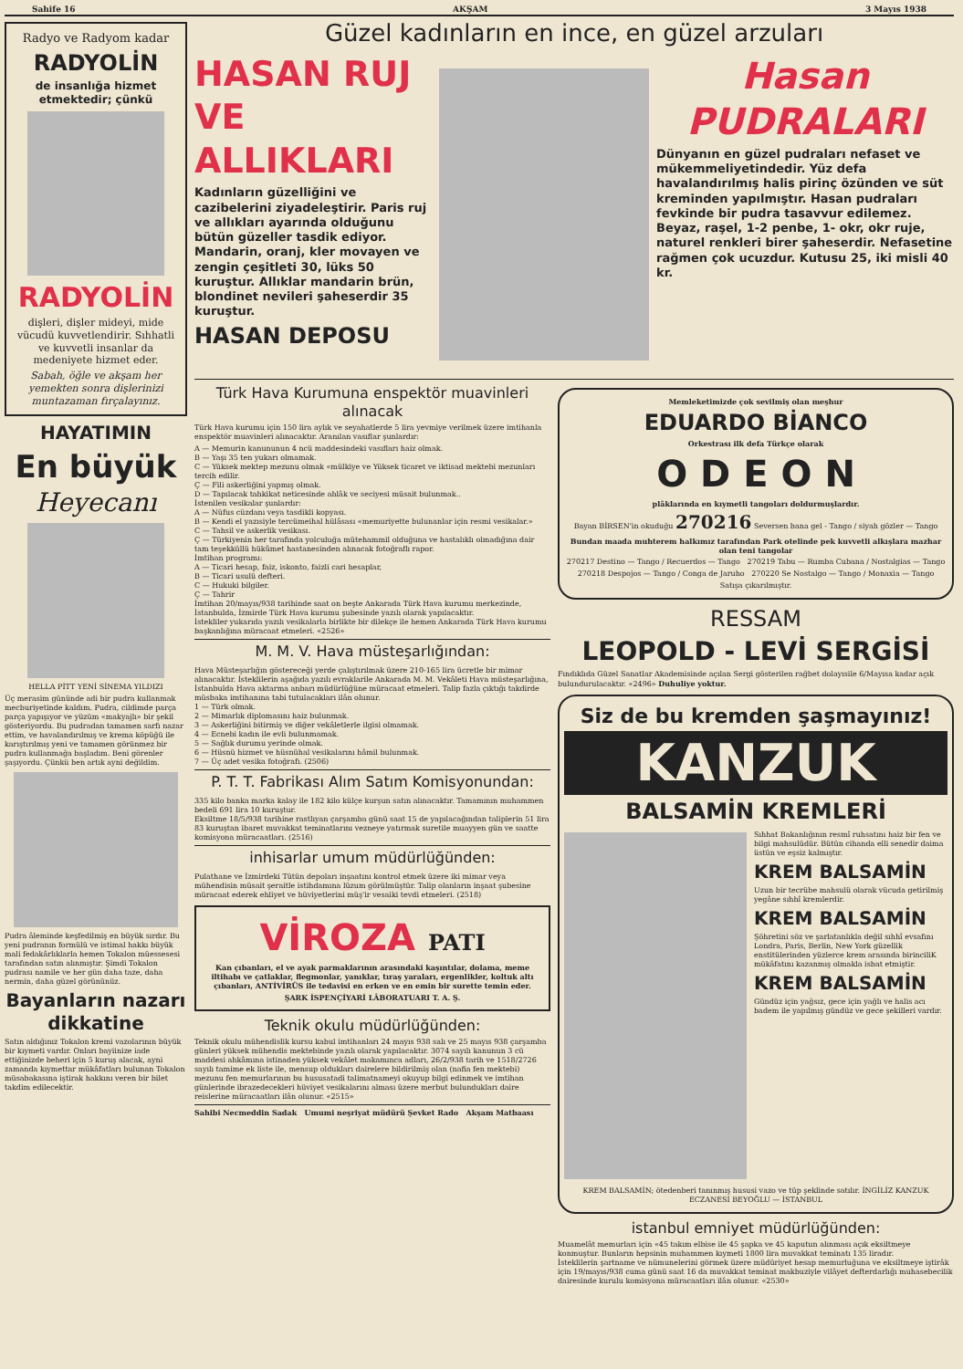Sahife 16 AKŞAM 3 Mayıs 1938
Radyo ve Radyom kadar
RADYOLİN
de insanlığa hizmet etmektedir; çünkü
RADYOLİN
dişleri, dişler mideyi, mide vücudü kuvvetlendirir. Sıhhatli ve kuvvetli insanlar da medeniyete hizmet eder.
Sabah, öğle ve akşam her yemekten sonra dişlerinizi muntazaman fırçalayınız.
HAYATIMIN
En büyük
Heyecanı
HELLA PİTT YENİ SİNEMA YILDIZI
Üç merasim gününde adi bir pudra kullanmak mecburiyetinde kaldım. Pudra, cildimde parça parça yapışıyor ve yüzüm «makyajlı» bir şekil gösteriyordu. Bu pudradan tamamen sarfı nazar ettim, ve havalandırılmış ve krema köpüğü ile karıştırılmış yeni ve tamamen görünmez bir pudra kullanmağa başladım. Beni görenler şaşıyordu. Çünkü ben artık ayni değildim.
Pudra âleminde keşfedilmiş en büyük sırdır. Bu yeni pudranın formülü ve istimal hakkı büyük mali fedakârlıklarla hemen Tokalon müessesesi tarafından satın alınmıştır. Şimdi Tokalon pudrası namile ve her gün daha taze, daha nermin, daha güzel görününüz.
Bayanların nazarı dikkatine
Satın aldığınız Tokalon kremi vazolarının büyük bir kıymeti vardır. Onları bayiinize iade ettiğinizde beheri için 5 kuruş alacak, ayni zamanda kıymettar mükâfatları bulunan Tokalon müsabakasına iştirak hakkını veren bir bilet takdim edilecektir.
Güzel kadınların en ince, en güzel arzuları
HASAN RUJ VE ALLIKLARI
Kadınların güzelliğini ve cazibelerini ziyadeleştirir. Paris ruj ve allıkları ayarında olduğunu bütün güzeller tasdik ediyor. Mandarin, oranj, kler movayen ve zengin çeşitleti 30, lüks 50 kuruştur. Allıklar mandarin brün, blondinet nevileri şaheserdir 35 kuruştur.
HASAN DEPOSU
Hasan PUDRALARI
Dünyanın en güzel pudraları nefaset ve mükemmeliyetindedir. Yüz defa havalandırılmış halis pirinç özünden ve süt kreminden yapılmıştır. Hasan pudraları fevkinde bir pudra tasavvur edilemez. Beyaz, raşel, 1-2 penbe, 1- okr, okr ruje, naturel renkleri birer şaheserdir. Nefasetine rağmen çok ucuzdur. Kutusu 25, iki misli 40 kr.
Türk Hava Kurumuna enspektör muavinleri alınacak
Türk Hava kurumu için 150 lira aylık ve seyahatlerde 5 lira yevmiye verilmek üzere imtihanla enspektör muavinleri alınacaktır. Aranılan vasıflar şunlardır:
A — Memurin kanununun 4 ncü maddesindeki vasıfları haiz olmak.
B — Yaşı 35 ten yukarı olmamak.
C — Yüksek mektep mezunu olmak «mülkiye ve Yüksek ticaret ve iktisad mektebi mezunları tercih edilir.
Ç — Fili askerliğini yapmış olmak.
D — Tapılacak tahkikat neticesinde ahlâk ve seciyesi müsait bulunmak..
İstenilen vesikalar şunlardır:
A — Nüfus cüzdanı veya tasdikli kopyası.
B — Kendi el yazısiyle tercümeihal hülâsası «memuriyette bulunanlar için resmi vesikalar.»
C — Tahsil ve askerlik vesikası.
Ç — Türkiyenin her tarafında yolculuğa mütehammil olduğuna ve hastalıklı olmadığına dair tam teşekküllü hükûmet hastanesinden alınacak fotoğraflı rapor.
İmtihan programı:
A — Ticari hesap, faiz, iskonto, faizli cari hesaplar,
B — Ticari usulü defteri.
C — Hukuki bilgiler.
Ç — Tahrir
İmtihan 20/mayıs/938 tarihinde saat on beşte Ankarada Türk Hava kurumu merkezinde, İstanbulda, İzmirde Türk Hava kurumu şubesinde yazılı olarak yapılacaktır.
İstekliler yukarıda yazılı vesikalarla birlikte bir dilekçe ile hemen Ankarada Türk Hava kurumu başkanlığına müracaat etmeleri. «2526»
M. M. V. Hava müsteşarlığından:
Hava Müsteşarlığın göstereceği yerde çalıştırılmak üzere 210-165 lira ücretle bir mimar alınacaktır. İsteklilerin aşağıda yazılı evraklarile Ankarada M. M. Vekâleti Hava müsteşarlığına, İstanbulda Hava aktarma anbarı müdürlüğüne müracaat etmeleri. Talip fazla çıktığı takdirde müsbaka imtihanına tabi tutulacakları ilân olunur.
1 — Türk olmak.
2 — Mimarlık diplomasını haiz bulunmak.
3 — Askerliğini bitirmiş ve diğer vekâletlerle ilgisi olmamak.
4 — Ecnebi kadın ile evli bulunmamak.
5 — Sağlık durumu yerinde olmak.
6 — Hüsnü hizmet ve hüsnühal vesikalarını hâmil bulunmak.
7 — Üç adet vesika fotoğrafı. (2506)
P. T. T. Fabrikası Alım Satım Komisyonundan:
335 kilo banka marka kalay ile 182 kilo külçe kurşun satın alınacaktır. Tamamının muhammen bedeli 691 lira 10 kuruştur.
Eksiltme 18/5/938 tarihine rastlıyan çarşamba günü saat 15 de yapılacağından taliplerin 51 lira 83 kuruştan ibaret muvakkat teminatlarını vezneye yatırmak suretile muayyen gün ve saatte komisyona müracaatları. (2516)
inhisarlar umum müdürlüğünden:
Pulathane ve İzmirdeki Tütün depoları inşaatını kontrol etmek üzere iki mimar veya mühendisin müsait şeraitle istihdamına lüzum görülmüştür. Talip olanların inşaat şubesine müracaat ederek ehliyet ve hüviyetlerini müş'ir vesaiki tevdi etmeleri. (2518)
VİROZA PATI
Kan çıbanları, el ve ayak parmaklarının arasındaki kaşıntılar, dolama, meme iltihabı ve çatlaklar, flegmonlar, yanıklar, tıraş yaraları, ergenlikler, koltuk altı çıbanları, ANTİVİRÜS ile tedavisi en erken ve en emin bir surette temin eder.
ŞARK İSPENÇİYARİ LÂBORATUARI T. A. Ş.
Teknik okulu müdürlüğünden:
Teknik okulu mühendislik kursu kabul imtihanları 24 mayıs 938 salı ve 25 mayıs 938 çarşamba günleri yüksek mühendis mektebinde yazılı olarak yapılacaktır. 3074 sayılı kanunun 3 cü maddesi ahkâmına istinaden yüksek vekâlet makamınca adları, 26/2/938 tarih ve 1518/2726 sayılı tamime ek liste ile, mensup oldukları dairelere bildirilmiş olan (nafia fen mektebi) mezunu fen memurlarının bu hususatadi talimatnameyi okuyup bilgi edinmek ve imtihan günlerinde ibrazedecekleri hüviyet vesikalarını alması üzere merbut bulundukları daire reislerine müracaatları ilân olunur. «2515»
Sahibi Necmeddin Sadak Umumi neşriyat müdürü Şevket Rado Akşam Matbaası
Memleketimizde çok sevilmiş olan meşhur
EDUARDO BİANCO
Orkestrası ilk defa Türkçe olarak
O D E O N
plâklarında en kıymetli tangoları doldurmuşlardır.
Bayan BİRSEN'in okuduğu 270216 Seversen bana gel - Tango / siyah gözler — Tango
Bundan maada muhterem halkımız tarafından Park otelinde pek kuvvetli alkışlara mazhar olan teni tangolar
270217 Destino — Tango / Recuerdos — Tango 270219 Tabu — Rumba Cubana / Nostalgias — Tango
270218 Despojos — Tango / Conga de Jaruho 270220 Se Nostalgo — Tango / Monaxia — Tango
Satışa çıkarılmıştır.
RESSAM
LEOPOLD - LEVİ SERGİSİ
Fındıklıda Güzel Sanatlar Akademisinde açılan Sergi gösterilen rağbet dolayısile 6/Mayısa kadar açık bulundurulacaktır. «2496» Duhuliye yoktur.
Siz de bu kremden şaşmayınız!
KANZUK
BALSAMİN KREMLERİ
Sıhhat Bakanlığının resmî ruhsatını haiz bir fen ve bilgi mahsulüdür. Bütün cihanda elli senedir daima üstün ve eşsiz kalmıştır.
KREM BALSAMİN
Uzun bir tecrübe mahsulü olarak vücuda getirilmiş yegâne sıhhî kremlerdir.
KREM BALSAMİN
Şöhretini söz ve şarlatanlıkla değil sıhhî evsafını Londra, Paris, Berlin, New York güzellik enstitülerinden yüzlerce krem arasında birinciliK mükâfatını kazanmış olmakla isbat etmiştir.
KREM BALSAMİN
Gündüz için yağsız, gece için yağlı ve halis acı badem ile yapılmış gündüz ve gece şekilleri vardır.
KREM BALSAMİN; ötedenberi tanınmış hususi vazo ve tüp şeklinde satılır. İNGİLİZ KANZUK ECZANESİ BEYOĞLU — İSTANBUL
istanbul emniyet müdürlüğünden:
Muamelât memurları için «45 takım elbise ile 45 şapka ve 45 kaputun alınması açık eksiltmeye konmuştur. Bunların hepsinin muhammen kıymeti 1800 lira muvakkat teminatı 135 liradır.
İsteklilerin şartname ve nümunelerini görmek üzere müdüriyet hesap memurluğuna ve eksiltmeye iştirâk için 19/mayıs/938 cuma günü saat 16 da muvakkat teminat makbuziyle vilâyet defterdarlığı muhasebecilik dairesinde kurulu komisyona müracaatları ilân olunur. «2530»